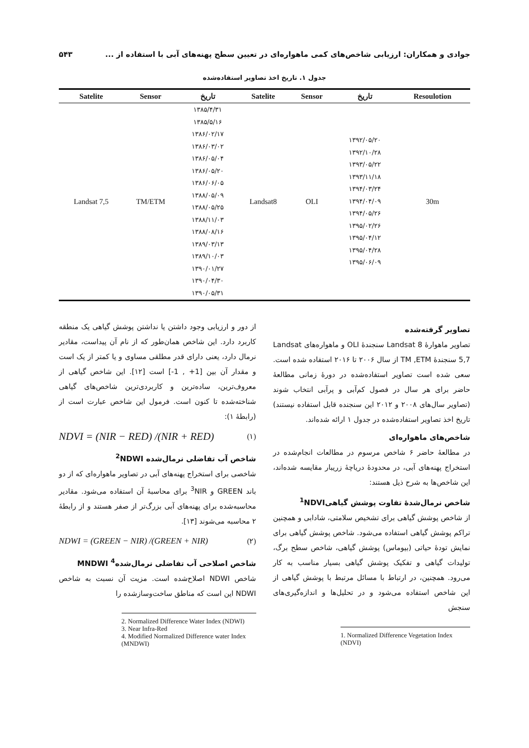جوادی و همکاران: ارزیابی شاخص‌های کمی ماهواره‌ای در تعیین سطح پهنه‌های آبی با استفاده از ... ۵۴۳
جدول ۱. تاریخ اخذ تصاویر استفاده‌شده
| Satelite | Sensor | تاریخ | Satelite | Sensor | تاریخ | Resoulotion |
| --- | --- | --- | --- | --- | --- | --- |
| Landsat 7,5 | TM/ETM | ۱۳۸۵/۴/۳۱ ۱۳۸۵/۵/۱۶ ۱۳۸۶/۰۲/۱۷ ۱۳۸۶/۰۳/۰۲ ۱۳۸۶/۰۵/۰۴ ۱۳۸۶/۰۵/۲۰ ۱۳۸۶/۰۶/۰۵ ۱۳۸۸/۰۵/۰۹ ۱۳۸۸/۰۵/۲۵ ۱۳۸۸/۱۱/۰۳ ۱۳۸۸/۰۸/۱۶ ۱۳۸۹/۰۳/۱۳ ۱۳۸۹/۱۰/۰۳ ۱۳۹۰/۰۱/۲۷ ۱۳۹۰/۰۴/۳۰ ۱۳۹۰/۰۵/۳۱ | Landsat8 | OLI | ۱۳۹۲/۰۵/۲۰ ۱۳۹۲/۱۰/۲۸ ۱۳۹۳/۰۵/۲۲ ۱۳۹۳/۱۱/۱۸ ۱۳۹۴/۰۳/۲۴ ۱۳۹۴/۰۴/۰۹ ۱۳۹۴/۰۵/۲۶ ۱۳۹۵/۰۲/۲۶ ۱۳۹۵/۰۴/۱۲ ۱۳۹۵/۰۴/۲۸ ۱۳۹۵/۰۶/۰۹ | 30m |
تصاویر گرفته‌شده
تصاویر ماهوارهٔ Landsat 8 سنجندهٔ OLI و ماهواره‌های Landsat 5,7 سنجندهٔ TM ,ETM از سال ۲۰۰۶ تا ۲۰۱۶ استفاده شده است. سعی شده است تصاویر استفاده‌شده در دورهٔ زمانی مطالعهٔ حاضر برای هر سال در فصول کم‌آبی و پرآبی انتخاب شوند (تصاویر سال‌های ۲۰۰۸ و ۲۰۱۲ این سنجنده قابل استفاده نیستند) تاریخ اخذ تصاویر استفاده‌شده در جدول ۱ ارائه شده‌اند.
شاخص‌های ماهواره‌ای
در مطالعهٔ حاضر ۶ شاخص مرسوم در مطالعات انجام‌شده در استخراج پهنه‌های آبی، در محدودهٔ دریاچهٔ زریبار مقایسه شده‌اند، این شاخص‌ها به شرح ذیل هستند:
شاخص نرمال‌شدهٔ تفاوت پوشش گیاهی<sup>1</sup>NDVI
از شاخص پوشش گیاهی برای تشخیص سلامتی، شادابی و همچنین تراکم پوشش گیاهی استفاده می‌شود. شاخص پوشش گیاهی برای نمایش تودهٔ حیاتی (بیوماس) پوشش گیاهی، شاخص سطح برگ، تولیدات گیاهی و تفکیک پوشش گیاهی بسیار مناسب به کار می‌رود. همچنین، در ارتباط با مسائل مرتبط با پوشش گیاهی از این شاخص استفاده می‌شود و در تحلیل‌ها و اندازه‌گیری‌های سنجش
1. Normalized Difference Vegetation Index (NDVI)
از دور و ارزیابی وجود داشتن یا نداشتن پوشش گیاهی یک منطقه کاربرد دارد. این شاخص همان‌طور که از نام آن پیداست، مقادیر نرمال دارد، یعنی دارای قدر مطلقی مساوی و یا کمتر از یک است و مقدار آن بین [1+ , 1-] است [۱۲]. این شاخص گیاهی از معروف‌ترین، ساده‌ترین و کاربردی‌ترین شاخص‌های گیاهی شناخته‌شده تا کنون است. فرمول این شاخص عبارت است از (رابطهٔ ۱):
NDVI = (NIR − RED) /(NIR + RED) (۱)
شاخص آب تفاضلی نرمال‌شده <sup>2</sup>NDWI
شاخصی برای استخراج پهنه‌های آبی در تصاویر ماهواره‌ای که از دو باند GREEN و <sup>3</sup>NIR برای محاسبهٔ آن استفاده می‌شود. مقادیر محاسبه‌شده برای پهنه‌های آبی بزرگ‌تر از صفر هستند و از رابطهٔ ۲ محاسبه می‌شوند [۱۳].
NDWI = (GREEN − NIR) /(GREEN + NIR) (۲)
شاخص اصلاحی آب تفاضلی نرمال‌شده<sup>4</sup> MNDWI
شاخص NDWI اصلاح‌شده است. مزیت آن نسبت به شاخص NDWI این است که مناطق ساخت‌وسازشده را
2. Normalized Difference Water Index (NDWI)
3. Near Infra-Red
4. Modified Normalized Difference water Index (MNDWI)